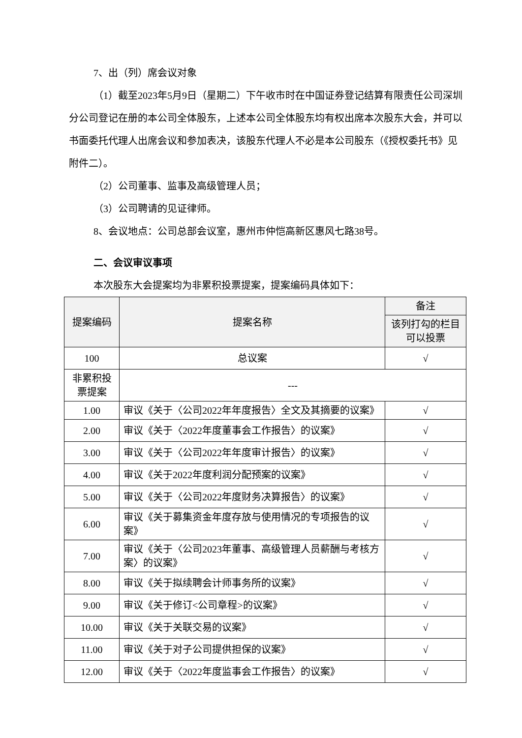7、出（列）席会议对象
（1）截至2023年5月9日（星期二）下午收市时在中国证券登记结算有限责任公司深圳分公司登记在册的本公司全体股东，上述本公司全体股东均有权出席本次股东大会，并可以书面委托代理人出席会议和参加表决，该股东代理人不必是本公司股东（《授权委托书》见附件二）。
（2）公司董事、监事及高级管理人员；
（3）公司聘请的见证律师。
8、会议地点：公司总部会议室，惠州市仲恺高新区惠风七路38号。
二、会议审议事项
本次股东大会提案均为非累积投票提案，提案编码具体如下：
| 提案编码 | 提案名称 | 备注 |
| --- | --- | --- |
| | | 该列打勾的栏目可以投票 |
| 100 | 总议案 | √ |
| 非累积投票提案 | --- | |
| 1.00 | 审议《关于〈公司2022年年度报告〉全文及其摘要的议案》 | √ |
| 2.00 | 审议《关于〈2022年度董事会工作报告〉的议案》 | √ |
| 3.00 | 审议《关于〈公司2022年年度审计报告〉的议案》 | √ |
| 4.00 | 审议《关于2022年度利润分配预案的议案》 | √ |
| 5.00 | 审议《关于〈公司2022年度财务决算报告〉的议案》 | √ |
| 6.00 | 审议《关于募集资金年度存放与使用情况的专项报告的议案》 | √ |
| 7.00 | 审议《关于〈公司2023年董事、高级管理人员薪酬与考核方案〉的议案》 | √ |
| 8.00 | 审议《关于拟续聘会计师事务所的议案》 | √ |
| 9.00 | 审议《关于修订<公司章程>的议案》 | √ |
| 10.00 | 审议《关于关联交易的议案》 | √ |
| 11.00 | 审议《关于对子公司提供担保的议案》 | √ |
| 12.00 | 审议《关于〈2022年度监事会工作报告〉的议案》 | √ |